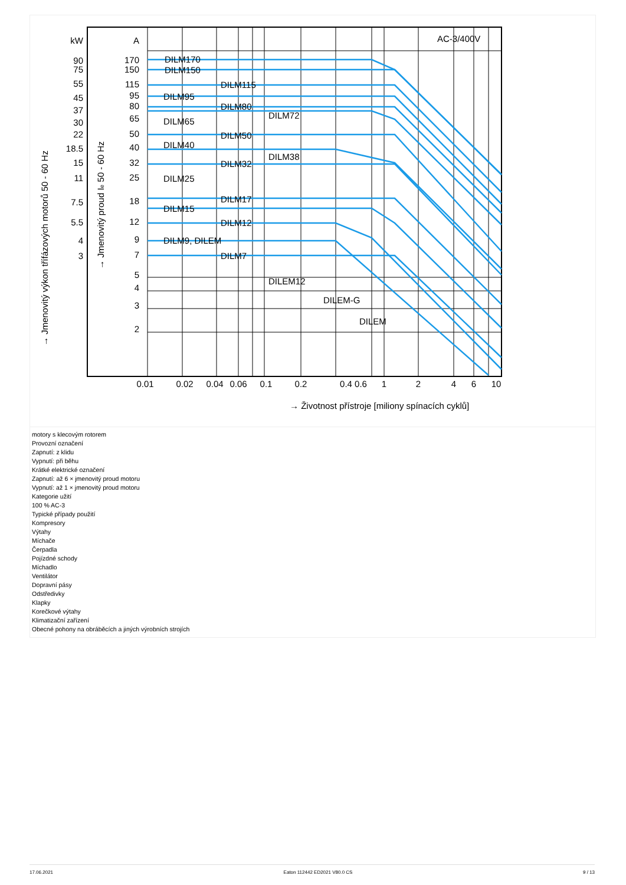kW
90
75
55
45
37
30
22
18.5
15
11
7.5
5.5
4
3
A
170
150
115
95
80
65
50
40
32
25
18
12
9
7
5
4
3
2
AC-3/400V
DILM170
DILM150
DILM115
DILM95
DILM80
DILM72
DILM65
DILM50
DILM40
DILM38
DILM32
DILM25
DILM17
DILM15
DILM12
DILM9, DILEM
DILM7
DILEM12
DILEM-G
DILEM
0.01
0.02
0.04
0.06
0.1
0.2
0.4 0.6
1
2
4
6
10
→ Životnost přístroje [miliony spínacích cyklů]
→ Jmenovitý výkon třífázových motorů 50 - 60 Hz
→ Jmenovitý proud Ie 50 - 60 Hz
motory s klecovým rotorem
Provozní označení
Zapnutí: z klidu
Vypnutí: při běhu
Krátké elektrické označení
Zapnutí: až 6 × jmenovitý proud motoru
Vypnutí: až 1 × jmenovitý proud motoru
Kategorie užití
100 % AC-3
Typické případy použití
Kompresory
Výtahy
Míchače
Čerpadla
Pojízdné schody
Míchadlo
Ventilátor
Dopravní pásy
Odstředivky
Klapky
Korečkové výtahy
Klimatizační zařízení
Obecné pohony na obráběcích a jiných výrobních strojích
17.06.2021 Eaton 112442 ED2021 V80.0 CS 9 / 13